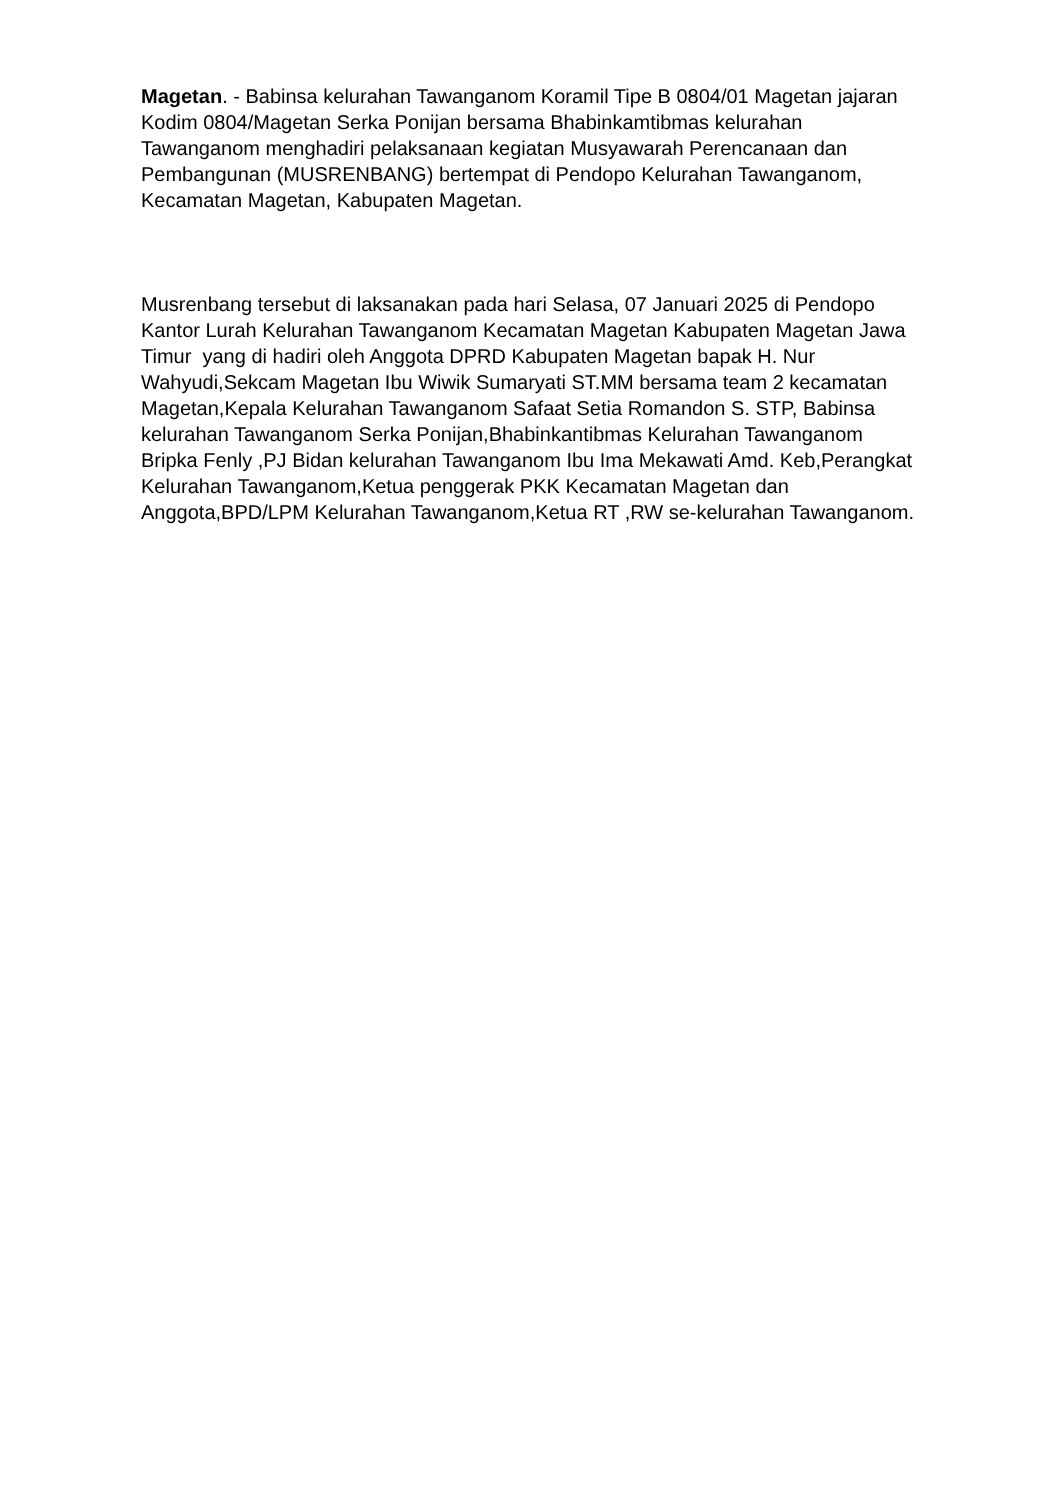Magetan. - Babinsa kelurahan Tawanganom Koramil Tipe B 0804/01 Magetan jajaran Kodim 0804/Magetan Serka Ponijan bersama Bhabinkamtibmas kelurahan Tawanganom menghadiri pelaksanaan kegiatan Musyawarah Perencanaan dan Pembangunan (MUSRENBANG) bertempat di Pendopo Kelurahan Tawanganom, Kecamatan Magetan, Kabupaten Magetan.
Musrenbang tersebut di laksanakan pada hari Selasa, 07 Januari 2025 di Pendopo Kantor Lurah Kelurahan Tawanganom Kecamatan Magetan Kabupaten Magetan Jawa Timur yang di hadiri oleh Anggota DPRD Kabupaten Magetan bapak H. Nur Wahyudi,Sekcam Magetan Ibu Wiwik Sumaryati ST.MM bersama team 2 kecamatan Magetan,Kepala Kelurahan Tawanganom Safaat Setia Romandon S. STP, Babinsa kelurahan Tawanganom Serka Ponijan,Bhabinkantibmas Kelurahan Tawanganom Bripka Fenly ,PJ Bidan kelurahan Tawanganom Ibu Ima Mekawati Amd. Keb,Perangkat Kelurahan Tawanganom,Ketua penggerak PKK Kecamatan Magetan dan Anggota,BPD/LPM Kelurahan Tawanganom,Ketua RT ,RW se-kelurahan Tawanganom.